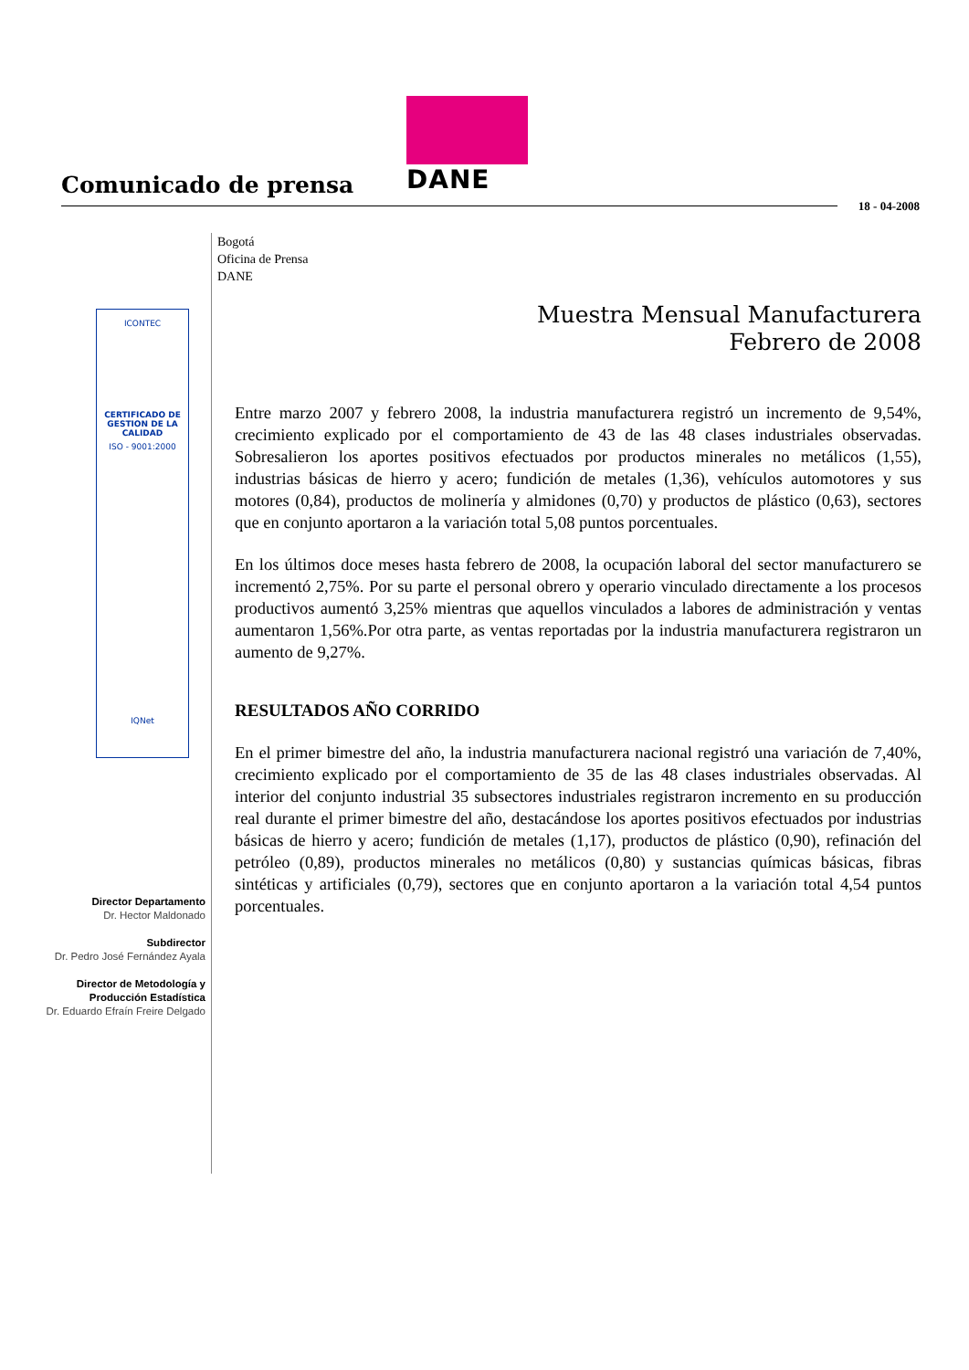DANE
Comunicado de prensa
18 - 04-2008
Bogotá
Oficina de Prensa
DANE
ICONTEC
CERTIFICADO DE GESTION DE LA CALIDAD
ISO - 9001:2000
IQNet
Director Departamento
Dr. Hector Maldonado
Subdirector
Dr. Pedro José Fernández Ayala
Director de Metodología y
Producción Estadística
Dr. Eduardo Efraín Freire Delgado
Muestra Mensual Manufacturera
Febrero de 2008
Entre marzo 2007 y febrero 2008, la industria manufacturera registró un incremento de 9,54%, crecimiento explicado por el comportamiento de 43 de las 48 clases industriales observadas. Sobresalieron los aportes positivos efectuados por productos minerales no metálicos (1,55), industrias básicas de hierro y acero; fundición de metales (1,36), vehículos automotores y sus motores (0,84), productos de molinería y almidones (0,70) y productos de plástico (0,63), sectores que en conjunto aportaron a la variación total 5,08 puntos porcentuales.
En los últimos doce meses hasta febrero de 2008, la ocupación laboral del sector manufacturero se incrementó 2,75%. Por su parte el personal obrero y operario vinculado directamente a los procesos productivos aumentó 3,25% mientras que aquellos vinculados a labores de administración y ventas aumentaron 1,56%.Por otra parte, as ventas reportadas por la industria manufacturera registraron un aumento de 9,27%.
RESULTADOS AÑO CORRIDO
En el primer bimestre del año, la industria manufacturera nacional registró una variación de 7,40%, crecimiento explicado por el comportamiento de 35 de las 48 clases industriales observadas. Al interior del conjunto industrial 35 subsectores industriales registraron incremento en su producción real durante el primer bimestre del año, destacándose los aportes positivos efectuados por industrias básicas de hierro y acero; fundición de metales (1,17), productos de plástico (0,90), refinación del petróleo (0,89), productos minerales no metálicos (0,80) y sustancias químicas básicas, fibras sintéticas y artificiales (0,79), sectores que en conjunto aportaron a la variación total 4,54 puntos porcentuales.